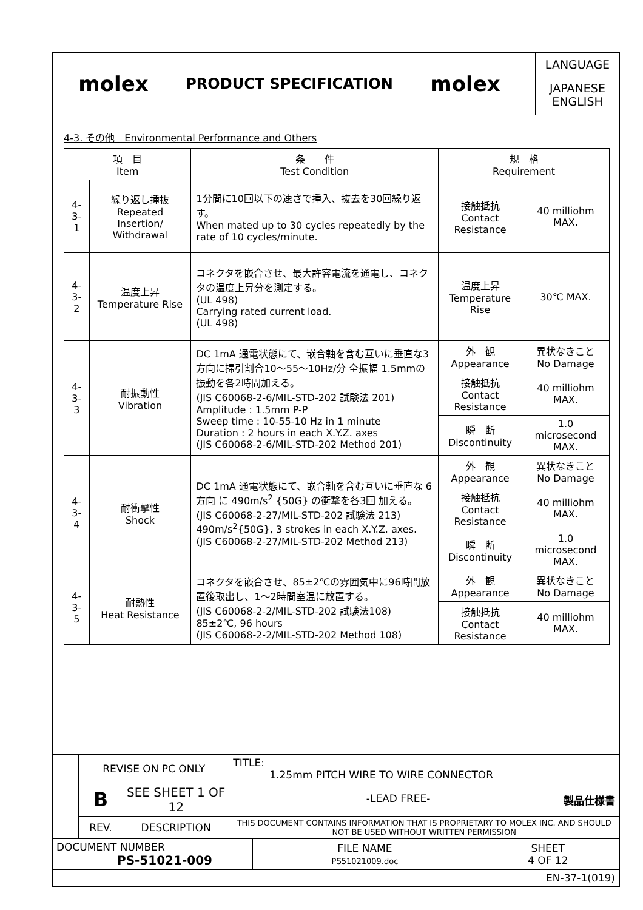molex
PRODUCT SPECIFICATION
molex
LANGUAGE
JAPANESE
ENGLISH
4-3. その他　Environmental Performance and Others
| 項 目 Item | | 条 件 Test Condition | 規 格 Requirement | |
| --- | --- | --- | --- | --- |
| 4-3-1 | 繰り返し挿抜 Repeated Insertion/ Withdrawal | 1分間に10回以下の速さで挿入、抜去を30回繰り返す。 When mated up to 30 cycles repeatedly by the rate of 10 cycles/minute. | 接触抵抗 Contact Resistance | 40 milliohm MAX. |
| 4-3-2 | 温度上昇 Temperature Rise | コネクタを嵌合させ、最大許容電流を通電し、コネクタの温度上昇分を測定する。 (UL 498) Carrying rated current load. (UL 498) | 温度上昇 Temperature Rise | 30℃ MAX. |
| 4-3-3 | 耐振動性 Vibration | DC 1mA 通電状態にて、嵌合軸を含む互いに垂直な3方向に掃引割合10～55～10Hz/分 全振幅 1.5mmの振動を各2時間加える。 (JIS C60068-2-6/MIL-STD-202 試験法 201) Amplitude : 1.5mm P-P Sweep time : 10-55-10 Hz in 1 minute Duration : 2 hours in each X.Y.Z. axes (JIS C60068-2-6/MIL-STD-202 Method 201) | 外 観 Appearance | 異状なきこと No Damage |
| | | | 接触抵抗 Contact Resistance | 40 milliohm MAX. |
| | | | 瞬 断 Discontinuity | 1.0 microsecond MAX. |
| 4-3-4 | 耐衝撃性 Shock | DC 1mA 通電状態にて、嵌合軸を含む互いに垂直な 6方向 に 490m/s<sup>2</sup> {50G} の衝撃を各3回 加える。 (JIS C60068-2-27/MIL-STD-202 試験法 213) 490m/s<sup>2</sup>{50G}, 3 strokes in each X.Y.Z. axes. (JIS C60068-2-27/MIL-STD-202 Method 213) | 外 観 Appearance | 異状なきこと No Damage |
| | | | 接触抵抗 Contact Resistance | 40 milliohm MAX. |
| | | | 瞬 断 Discontinuity | 1.0 microsecond MAX. |
| 4-3-5 | 耐熱性 Heat Resistance | コネクタを嵌合させ、85±2℃の雰囲気中に96時間放置後取出し、1～2時間室温に放置する。 (JIS C60068-2-2/MIL-STD-202 試験法108) 85±2℃, 96 hours (JIS C60068-2-2/MIL-STD-202 Method 108) | 外 観 Appearance | 異状なきこと No Damage |
| | | | 接触抵抗 Contact Resistance | 40 milliohm MAX. |
| | REVISE ON PC ONLY | | TITLE: 1.25mm PITCH WIRE TO WIRE CONNECTOR | | |
| | B | SEE SHEET 1 OF 12 | -LEAD FREE- 製品仕様書 | | |
| | REV. | DESCRIPTION | THIS DOCUMENT CONTAINS INFORMATION THAT IS PROPRIETARY TO MOLEX INC. AND SHOULD NOT BE USED WITHOUT WRITTEN PERMISSION | | |
| DOCUMENT NUMBER PS-51021-009 | | | | FILE NAME PS51021009.doc | SHEET 4 OF 12 |
| EN-37-1(019) | | | | | |